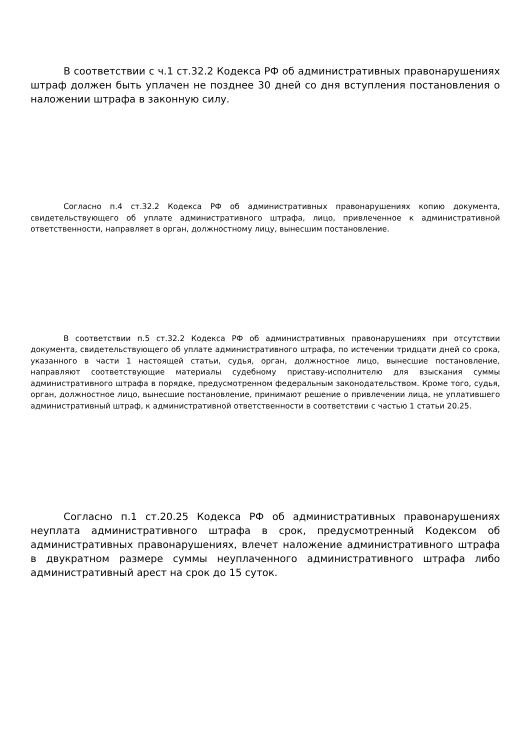В соответствии с ч.1 ст.32.2 Кодекса РФ об административных правонарушениях штраф должен быть уплачен не позднее 30 дней со дня вступления постановления о наложении штрафа в законную силу.
Согласно п.4 ст.32.2 Кодекса РФ об административных правонарушениях копию документа, свидетельствующего об уплате административного штрафа, лицо, привлеченное к административной ответственности, направляет в орган, должностному лицу, вынесшим постановление.
В соответствии п.5 ст.32.2 Кодекса РФ об административных правонарушениях при отсутствии документа, свидетельствующего об уплате административного штрафа, по истечении тридцати дней со срока, указанного в части 1 настоящей статьи, судья, орган, должностное лицо, вынесшие постановление, направляют соответствующие материалы судебному приставу-исполнителю для взыскания суммы административного штрафа в порядке, предусмотренном федеральным законодательством. Кроме того, судья, орган, должностное лицо, вынесшие постановление, принимают решение о привлечении лица, не уплатившего административный штраф, к административной ответственности в соответствии с частью 1 статьи 20.25.
Согласно п.1 ст.20.25 Кодекса РФ об административных правонарушениях неуплата административного штрафа в срок, предусмотренный Кодексом об административных правонарушениях, влечет наложение административного штрафа в двукратном размере суммы неуплаченного административного штрафа либо административный арест на срок до 15 суток.